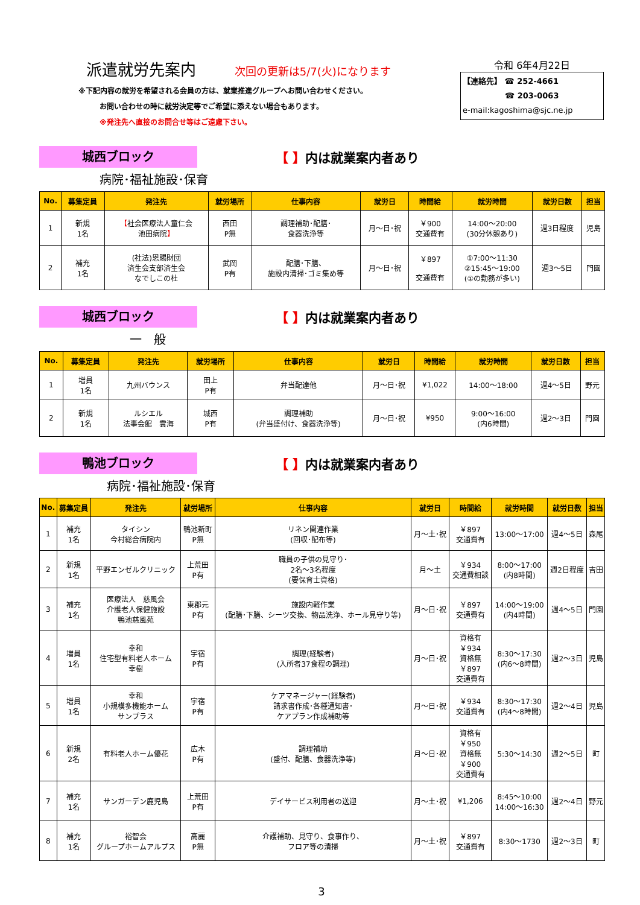派遣就労先案内 次回の更新は5/7(火)になります
※下記内容の就労を希望される会員の方は、就業推進グループへお問い合わせください。
お問い合わせの時に就労決定等でご希望に添えない場合もあります。
※発注先へ直接のお問合せ等はご遠慮下さい。
令和 6年4月22日
【連絡先】 ☎ 252-4661
☎ 203-0063
e-mail:kagoshima@sjc.ne.jp
城西ブロック
【 】内は就業案内者あり
病院･福祉施設･保育
| No. | 募集定員 | 発注先 | 就労場所 | 仕事内容 | 就労日 | 時間給 | 就労時間 | 就労日数 | 担当 |
| --- | --- | --- | --- | --- | --- | --- | --- | --- | --- |
| 1 | 新規 1名 | 【 社会医療法人童仁会 池田病院 】 | 西田 P無 | 調理補助･配膳･ 食器洗浄等 | 月～日･祝 | ￥900 交通費有 | 14:00～20:00 (30分休憩あり) | 週3日程度 | 児島 |
| 2 | 補充 1名 | (社法)恩賜財団 済生会支部済生会 なでしこの杜 | 武岡 P有 | 配膳･下膳、 施設内清掃･ゴミ集め等 | 月～日･祝 | ￥897 交通費有 | ①7:00～11:30 ②15:45～19:00 (①の勤務が多い) | 週3～5日 | 門園 |
城西ブロック
【 】内は就業案内者あり
一　般
| No. | 募集定員 | 発注先 | 就労場所 | 仕事内容 | 就労日 | 時間給 | 就労時間 | 就労日数 | 担当 |
| --- | --- | --- | --- | --- | --- | --- | --- | --- | --- |
| 1 | 増員 1名 | 九州バウンス | 田上 P有 | 弁当配達他 | 月～日･祝 | ¥1,022 | 14:00～18:00 | 週4～5日 | 野元 |
| 2 | 新規 1名 | ルシエル 法事会館 雲海 | 城西 P有 | 調理補助 (弁当盛付け、食器洗浄等) | 月～日･祝 | ¥950 | 9:00～16:00 (内6時間) | 週2～3日 | 門園 |
鴨池ブロック
【 】内は就業案内者あり
病院･福祉施設･保育
| No. | 募集定員 | 発注先 | 就労場所 | 仕事内容 | 就労日 | 時間給 | 就労時間 | 就労日数 | 担当 |
| --- | --- | --- | --- | --- | --- | --- | --- | --- | --- |
| 1 | 補充 1名 | タイシン 今村総合病院内 | 鴨池新町 P無 | リネン関連作業 (回収･配布等) | 月～土･祝 | ￥897 交通費有 | 13:00～17:00 | 週4～5日 | 森尾 |
| 2 | 新規 1名 | 平野エンゼルクリニック | 上荒田 P有 | 職員の子供の見守り･ 2名～3名程度 (要保育士資格) | 月～土 | ￥934 交通費相談 | 8:00～17:00 (内8時間) | 週2日程度 | 吉田 |
| 3 | 補充 1名 | 医療法人 慈風会 介護老人保健施設 鴨池慈風苑 | 東郡元 P有 | 施設内軽作業 (配膳･下膳、シーツ交換、物品洗浄、ホール見守り等) | 月～日･祝 | ￥897 交通費有 | 14:00～19:00 (内4時間) | 週4～5日 | 門園 |
| 4 | 増員 1名 | 幸和 住宅型有料老人ホーム 幸樹 | 宇宿 P有 | 調理(経験者) (入所者37食程の調理) | 月～日･祝 | 資格有 ￥934 資格無 ￥897 交通費有 | 8:30～17:30 (内6～8時間) | 週2～3日 | 児島 |
| 5 | 増員 1名 | 幸和 小規模多機能ホーム サンプラス | 宇宿 P有 | ケアマネージャー(経験者) 請求書作成･各種通知書･ ケアプラン作成補助等 | 月～日･祝 | ￥934 交通費有 | 8:30～17:30 (内4～8時間) | 週2～4日 | 児島 |
| 6 | 新規 2名 | 有料老人ホーム優花 | 広木 P有 | 調理補助 (盛付、配膳、食器洗浄等) | 月～日･祝 | 資格有 ￥950 資格無 ￥900 交通費有 | 5:30～14:30 | 週2～5日 | 町 |
| 7 | 補充 1名 | サンガーデン鹿児島 | 上荒田 P有 | デイサービス利用者の送迎 | 月～土･祝 | ¥1,206 | 8:45～10:00 14:00～16:30 | 週2～4日 | 野元 |
| 8 | 補充 1名 | 裕智会 グループホームアルプス | 高麗 P無 | 介護補助、見守り、食事作り、 フロア等の清掃 | 月～土･祝 | ￥897 交通費有 | 8:30～1730 | 週2～3日 | 町 |
3